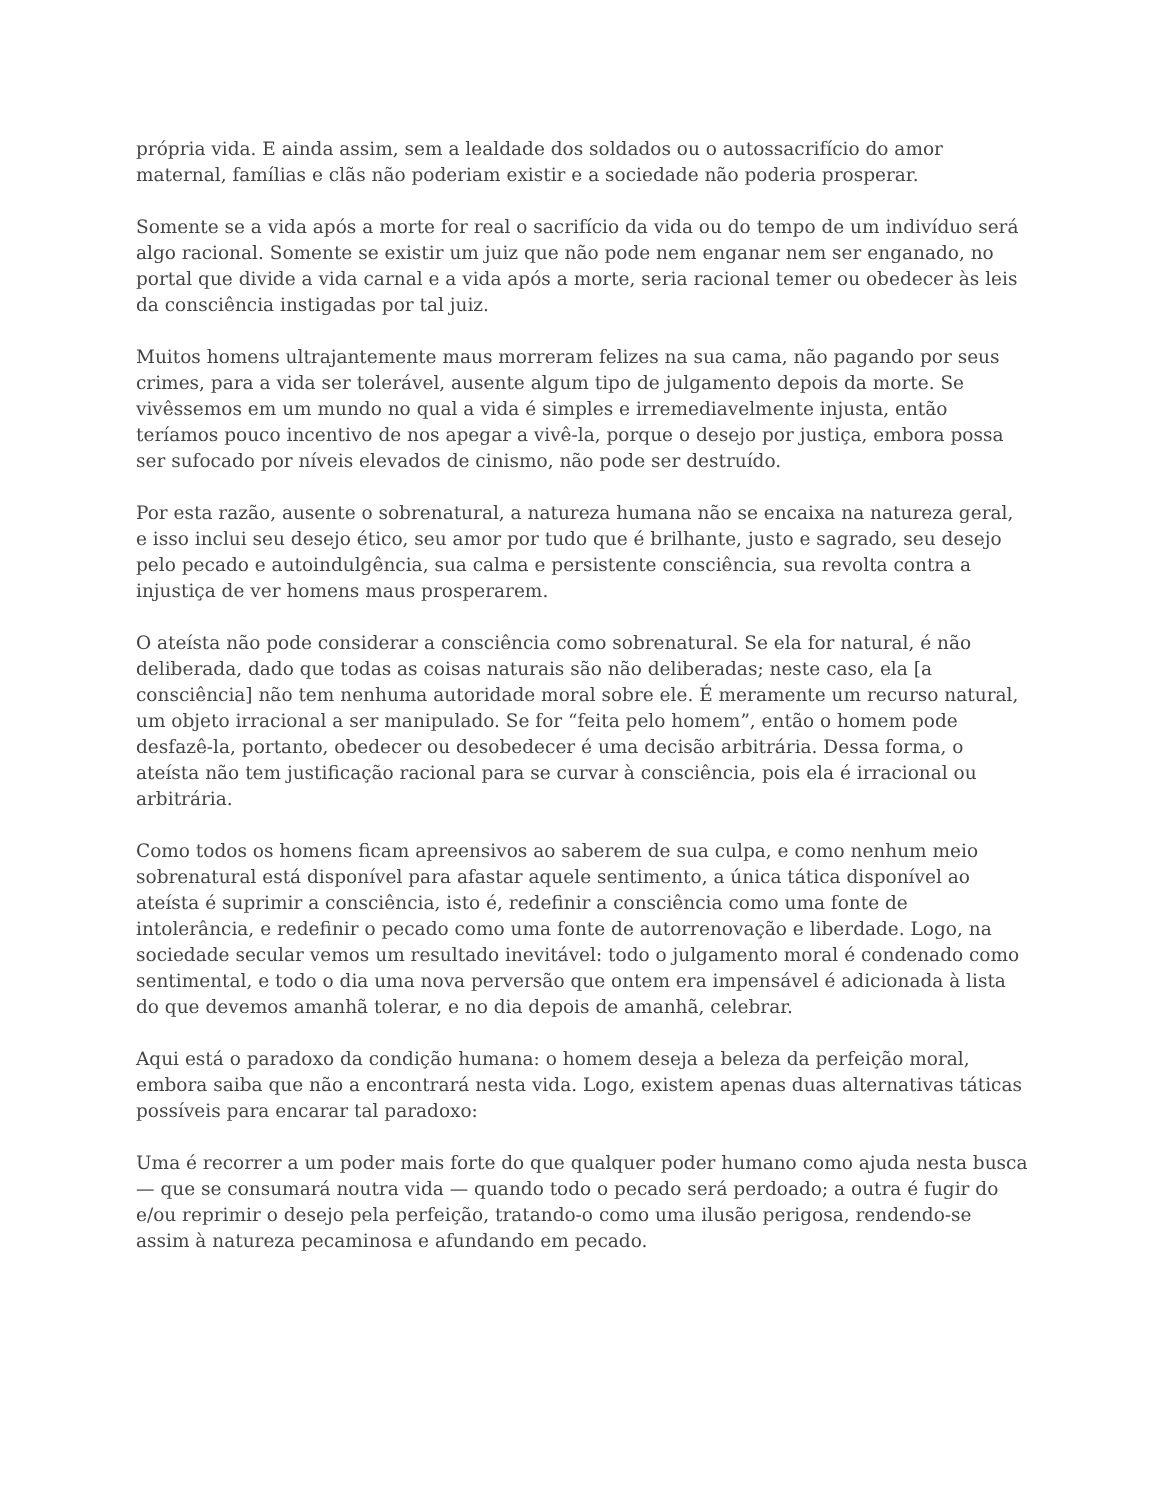própria vida. E ainda assim, sem a lealdade dos soldados ou o autossacrifício do amor maternal, famílias e clãs não poderiam existir e a sociedade não poderia prosperar.
Somente se a vida após a morte for real o sacrifício da vida ou do tempo de um indivíduo será algo racional. Somente se existir um juiz que não pode nem enganar nem ser enganado, no portal que divide a vida carnal e a vida após a morte, seria racional temer ou obedecer às leis da consciência instigadas por tal juiz.
Muitos homens ultrajantemente maus morreram felizes na sua cama, não pagando por seus crimes, para a vida ser tolerável, ausente algum tipo de julgamento depois da morte. Se vivêssemos em um mundo no qual a vida é simples e irremediavelmente injusta, então teríamos pouco incentivo de nos apegar a vivê-la, porque o desejo por justiça, embora possa ser sufocado por níveis elevados de cinismo, não pode ser destruído.
Por esta razão, ausente o sobrenatural, a natureza humana não se encaixa na natureza geral, e isso inclui seu desejo ético, seu amor por tudo que é brilhante, justo e sagrado, seu desejo pelo pecado e autoindulgência, sua calma e persistente consciência, sua revolta contra a injustiça de ver homens maus prosperarem.
O ateísta não pode considerar a consciência como sobrenatural. Se ela for natural, é não deliberada, dado que todas as coisas naturais são não deliberadas; neste caso, ela [a consciência] não tem nenhuma autoridade moral sobre ele. É meramente um recurso natural, um objeto irracional a ser manipulado. Se for “feita pelo homem”, então o homem pode desfazê-la, portanto, obedecer ou desobedecer é uma decisão arbitrária. Dessa forma, o ateísta não tem justificação racional para se curvar à consciência, pois ela é irracional ou arbitrária.
Como todos os homens ficam apreensivos ao saberem de sua culpa, e como nenhum meio sobrenatural está disponível para afastar aquele sentimento, a única tática disponível ao ateísta é suprimir a consciência, isto é, redefinir a consciência como uma fonte de intolerância, e redefinir o pecado como uma fonte de autorrenovação e liberdade. Logo, na sociedade secular vemos um resultado inevitável: todo o julgamento moral é condenado como sentimental, e todo o dia uma nova perversão que ontem era impensável é adicionada à lista do que devemos amanhã tolerar, e no dia depois de amanhã, celebrar.
Aqui está o paradoxo da condição humana: o homem deseja a beleza da perfeição moral, embora saiba que não a encontrará nesta vida. Logo, existem apenas duas alternativas táticas possíveis para encarar tal paradoxo:
Uma é recorrer a um poder mais forte do que qualquer poder humano como ajuda nesta busca — que se consumará noutra vida — quando todo o pecado será perdoado; a outra é fugir do e/ou reprimir o desejo pela perfeição, tratando-o como uma ilusão perigosa, rendendo-se assim à natureza pecaminosa e afundando em pecado.